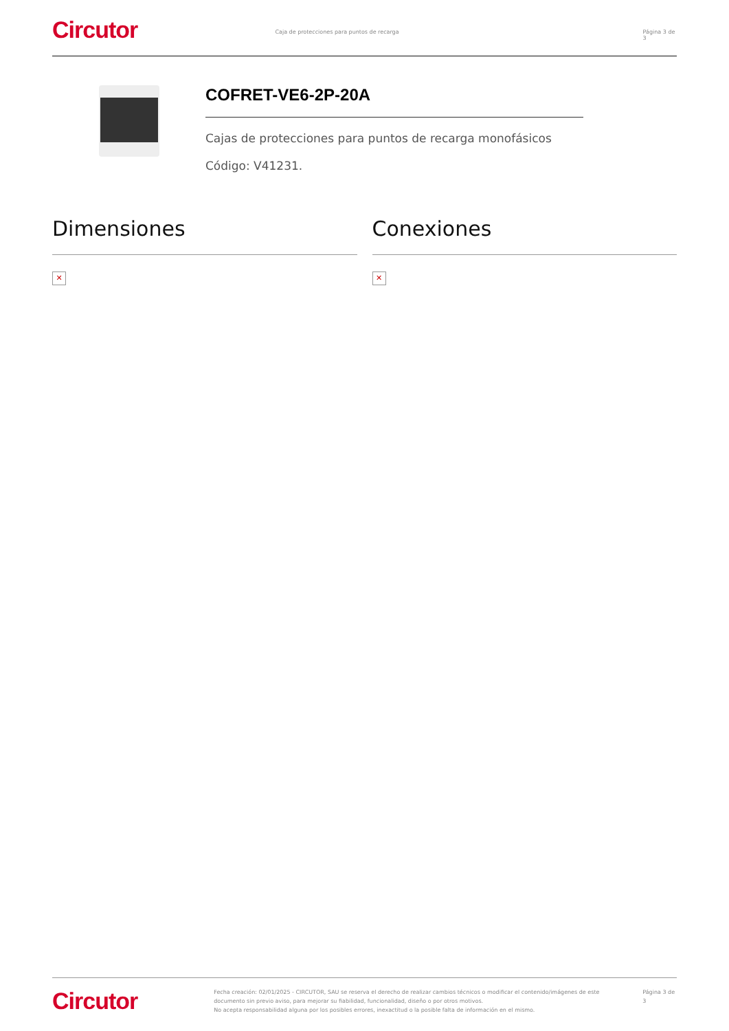Circutor
Caja de protecciones para puntos de recarga Página 3 de 3
COFRET-VE6-2P-20A
Cajas de protecciones para puntos de recarga monofásicos
Código: V41231.
Dimensiones
✕
Conexiones
✕
Circutor
Fecha creación: 02/01/2025 - CIRCUTOR, SAU se reserva el derecho de realizar cambios técnicos o modificar el contenido/imágenes de este documento sin previo aviso, para mejorar su fiabilidad, funcionalidad, diseño o por otros motivos.
No acepta responsabilidad alguna por los posibles errores, inexactitud o la posible falta de información en el mismo.
Página 3 de 3